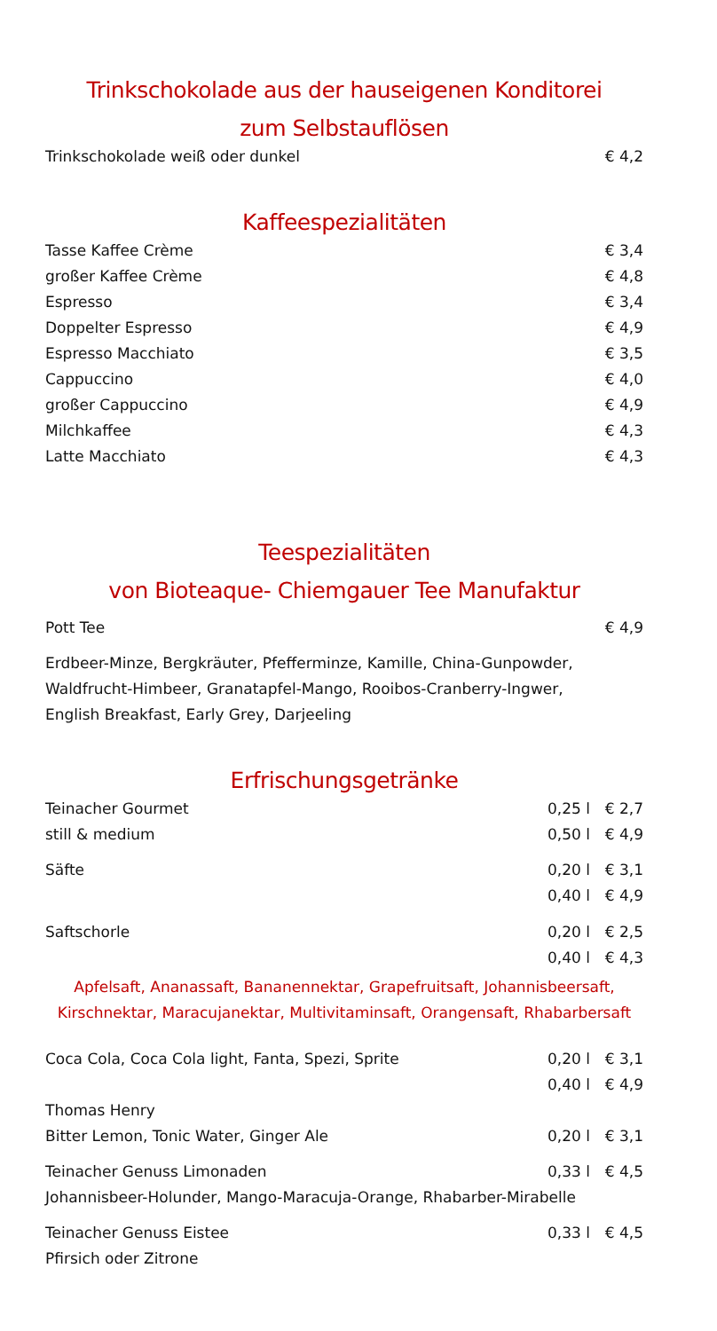Trinkschokolade aus der hauseigenen Konditorei
zum Selbstauflösen
| Trinkschokolade weiß oder dunkel | € 4,2 |
Kaffeespezialitäten
| Tasse Kaffee Crème | € 3,4 |
| großer Kaffee Crème | € 4,8 |
| Espresso | € 3,4 |
| Doppelter Espresso | € 4,9 |
| Espresso Macchiato | € 3,5 |
| Cappuccino | € 4,0 |
| großer Cappuccino | € 4,9 |
| Milchkaffee | € 4,3 |
| Latte Macchiato | € 4,3 |
Teespezialitäten
von Bioteaque- Chiemgauer Tee Manufaktur
| Pott Tee | € 4,9 |
Erdbeer-Minze, Bergkräuter, Pfefferminze, Kamille, China-Gunpowder,
Waldfrucht-Himbeer, Granatapfel-Mango, Rooibos-Cranberry-Ingwer,
English Breakfast, Early Grey, Darjeeling
Erfrischungsgetränke
| Teinacher Gourmet | 0,25 l | € 2,7 |
| still & medium | 0,50 l | € 4,9 |
| Säfte | 0,20 l | € 3,1 |
| | 0,40 l | € 4,9 |
| Saftschorle | 0,20 l | € 2,5 |
| | 0,40 l | € 4,3 |
Apfelsaft, Ananassaft, Bananennektar, Grapefruitsaft, Johannisbeersaft,
Kirschnektar, Maracujanektar, Multivitaminsaft, Orangensaft, Rhabarbersaft
| Coca Cola, Coca Cola light, Fanta, Spezi, Sprite | 0,20 l | € 3,1 |
| | 0,40 l | € 4,9 |
| Thomas Henry | | |
| Bitter Lemon, Tonic Water, Ginger Ale | 0,20 l | € 3,1 |
| Teinacher Genuss Limonaden | 0,33 l | € 4,5 |
| Johannisbeer-Holunder, Mango-Maracuja-Orange, Rhabarber-Mirabelle | | |
| Teinacher Genuss Eistee | 0,33 l | € 4,5 |
| Pfirsich oder Zitrone | | |